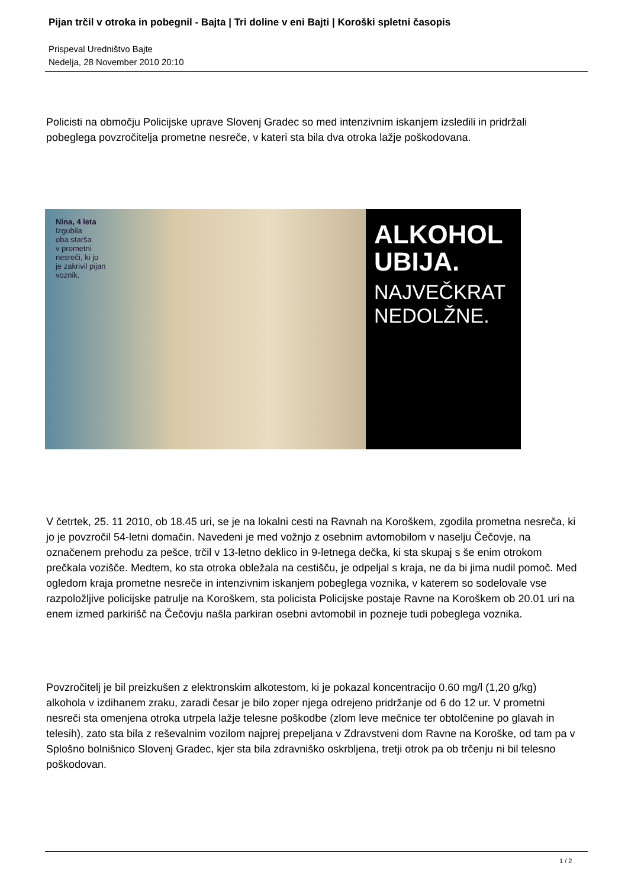Pijan trčil v otroka in pobegnil - Bajta | Tri doline v eni Bajti | Koroški spletni časopis
Prispeval Uredništvo Bajte
Nedelja, 28 November 2010 20:10
Policisti na območju Policijske uprave Slovenj Gradec so med intenzivnim iskanjem izsledili in pridržali pobeglega povzročitelja prometne nesreče, v kateri sta bila dva otroka lažje poškodovana.
Nina, 4 leta
Izgubila
oba starša
v prometni
nesreči, ki jo
je zakrivil pijan
voznik.
ALKOHOL
UBIJA.
NAJVEČKRAT
NEDOLŽNE.
V četrtek, 25. 11 2010, ob 18.45 uri, se je na lokalni cesti na Ravnah na Koroškem, zgodila prometna nesreča, ki jo je povzročil 54-letni domačin. Navedeni je med vožnjo z osebnim avtomobilom v naselju Čečovje, na označenem prehodu za pešce, trčil v 13-letno deklico in 9-letnega dečka, ki sta skupaj s še enim otrokom prečkala vozišče. Medtem, ko sta otroka obležala na cestišču, je odpeljal s kraja, ne da bi jima nudil pomoč. Med ogledom kraja prometne nesreče in intenzivnim iskanjem pobeglega voznika, v katerem so sodelovale vse razpoložljive policijske patrulje na Koroškem, sta policista Policijske postaje Ravne na Koroškem ob 20.01 uri na enem izmed parkirišč na Čečovju našla parkiran osebni avtomobil in pozneje tudi pobeglega voznika.
Povzročitelj je bil preizkušen z elektronskim alkotestom, ki je pokazal koncentracijo 0.60 mg/l (1,20 g/kg) alkohola v izdihanem zraku, zaradi česar je bilo zoper njega odrejeno pridržanje od 6 do 12 ur. V prometni nesreči sta omenjena otroka utrpela lažje telesne poškodbe (zlom leve mečnice ter obtolčenine po glavah in telesih), zato sta bila z reševalnim vozilom najprej prepeljana v Zdravstveni dom Ravne na Koroške, od tam pa v Splošno bolnišnico Slovenj Gradec, kjer sta bila zdravniško oskrbljena, tretji otrok pa ob trčenju ni bil telesno poškodovan.
1 / 2